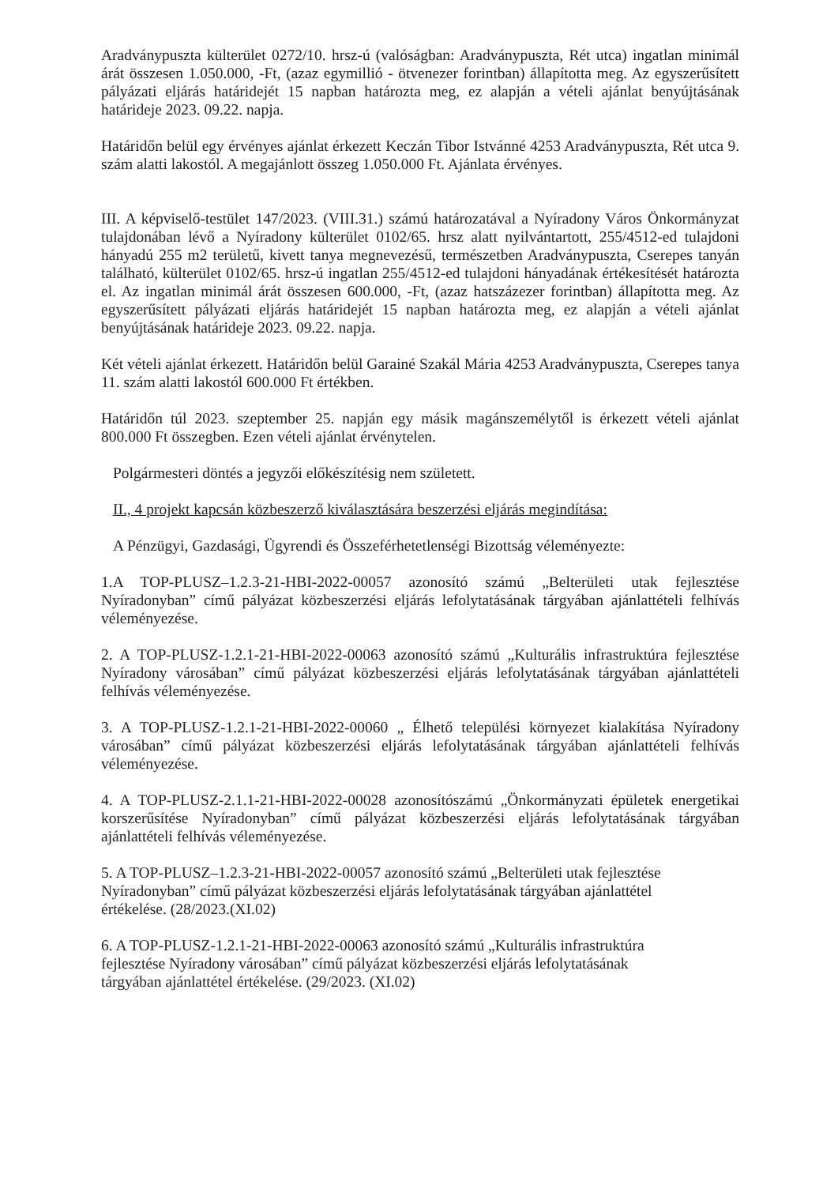Aradványpuszta külterület 0272/10. hrsz-ú (valóságban: Aradványpuszta, Rét utca) ingatlan minimál árát összesen 1.050.000, -Ft, (azaz egymillió - ötvenezer forintban) állapította meg. Az egyszerűsített pályázati eljárás határidejét 15 napban határozta meg, ez alapján a vételi ajánlat benyújtásának határideje 2023. 09.22. napja.
Határidőn belül egy érvényes ajánlat érkezett Keczán Tibor Istvánné 4253 Aradványpuszta, Rét utca 9. szám alatti lakostól. A megajánlott összeg 1.050.000 Ft. Ajánlata érvényes.
III. A képviselő-testület 147/2023. (VIII.31.) számú határozatával a Nyíradony Város Önkormányzat tulajdonában lévő a Nyíradony külterület 0102/65. hrsz alatt nyilvántartott, 255/4512-ed tulajdoni hányadú 255 m2 területű, kivett tanya megnevezésű, természetben Aradványpuszta, Cserepes tanyán található, külterület 0102/65. hrsz-ú ingatlan 255/4512-ed tulajdoni hányadának értékesítését határozta el. Az ingatlan minimál árát összesen 600.000, -Ft, (azaz hatszázezer forintban) állapította meg. Az egyszerűsített pályázati eljárás határidejét 15 napban határozta meg, ez alapján a vételi ajánlat benyújtásának határideje 2023. 09.22. napja.
Két vételi ajánlat érkezett. Határidőn belül Garainé Szakál Mária 4253 Aradványpuszta, Cserepes tanya 11. szám alatti lakostól 600.000 Ft értékben.
Határidőn túl 2023. szeptember 25. napján egy másik magánszemélytől is érkezett vételi ajánlat 800.000 Ft összegben. Ezen vételi ajánlat érvénytelen.
Polgármesteri döntés a jegyzői előkészítésig nem született.
II., 4 projekt kapcsán közbeszerző kiválasztására beszerzési eljárás megindítása:
A Pénzügyi, Gazdasági, Ügyrendi és Összeférhetetlenségi Bizottság véleményezte:
1.A TOP-PLUSZ–1.2.3-21-HBI-2022-00057 azonosító számú „Belterületi utak fejlesztése Nyíradonyban” című pályázat közbeszerzési eljárás lefolytatásának tárgyában ajánlattételi felhívás véleményezése.
2. A TOP-PLUSZ-1.2.1-21-HBI-2022-00063 azonosító számú „Kulturális infrastruktúra fejlesztése Nyíradony városában” című pályázat közbeszerzési eljárás lefolytatásának tárgyában ajánlattételi felhívás véleményezése.
3. A TOP-PLUSZ-1.2.1-21-HBI-2022-00060 „ Élhető települési környezet kialakítása Nyíradony városában” című pályázat közbeszerzési eljárás lefolytatásának tárgyában ajánlattételi felhívás véleményezése.
4. A TOP-PLUSZ-2.1.1-21-HBI-2022-00028 azonosítószámú „Önkormányzati épületek energetikai korszerűsítése Nyíradonyban” című pályázat közbeszerzési eljárás lefolytatásának tárgyában ajánlattételi felhívás véleményezése.
5. A TOP-PLUSZ–1.2.3-21-HBI-2022-00057 azonosító számú „Belterületi utak fejlesztése
Nyíradonyban” című pályázat közbeszerzési eljárás lefolytatásának tárgyában ajánlattétel
értékelése. (28/2023.(XI.02)
6. A TOP-PLUSZ-1.2.1-21-HBI-2022-00063 azonosító számú „Kulturális infrastruktúra
fejlesztése Nyíradony városában” című pályázat közbeszerzési eljárás lefolytatásának
tárgyában ajánlattétel értékelése. (29/2023. (XI.02)